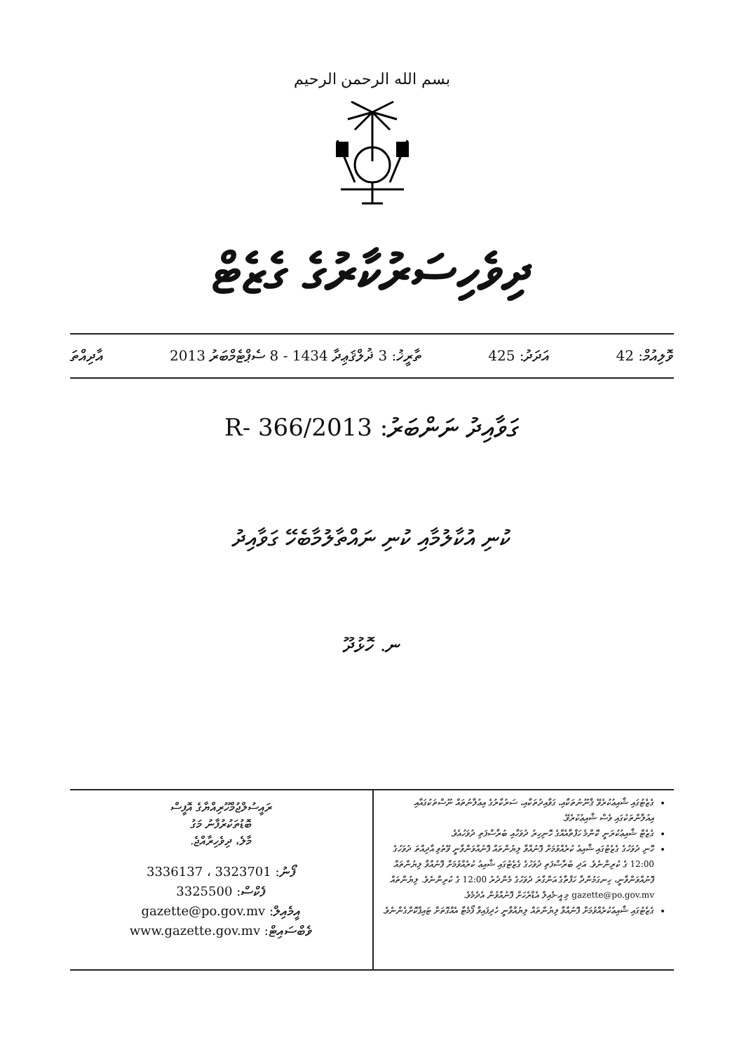بسم الله الرحمن الرحيم
ދިވެހިސަރުކާރުގެ ގެޒެޓް
ވޮލިއުމް: 42 އަދަދު: 425 ތާރީޚު: 3 ޛުލްޤަޢިދާ 1434 - 8 ސެޕްޓެމްބަރު 2013 އާދިއްތަ
ގަވާއިދު ނަންބަރު: 2013/R- 366
ކުނި އުކާލުމާއި ކުނި ނައްތާލުމާބެހޭ ގަވާއިދު
ނ. ހޮޅުދޫ
ގެޒެޓުގައި ޝާއިޢުކުރެވޭ ޤާނޫނުތަކާއި، ގަވާއިދުތަކާއި، ސަރުކާރުގެ އިޢުލާނުތައް ނޫސްތަކުގައާއި އިއުލާންތަކުގައި ވެސް ޝާއިޢުކުރެވޭ.
ގެޒެޓް ޝާއިޢުކުރަނީ ކޮންމެ ހަފްތާއެއްގެ ހޮނިހިރު ދުވަހާއި ބުރާސްފަތި ދުވަހުއެވެ.
ހޮނި ދުވަހުގެ ގެޒެޓުގައި ޝާއިޢު ކުރެއްވުމަށް ފޮނުއްވާ ލިޔުންތައް ފޮނުއްވަންވާނީ ވޭތުވި އާދިއްތަ ދުވަހުގެ 12:00 ގެ ކުރިންނެވެ. އަދި ބުރާސްފަތި ދުވަހުގެ ގެޒެޓުގައި ޝާއިޢު ކުރެއްވުމަށް ފޮނުއްވާ ލިޔުންތައް ފޮނުއްވަންވާނީ، ހިނގަމުންދާ ހަފްތާގެ އަންގާރަ ދުވަހުގެ މެންދުރު 12:00 ގެ ކުރިންނެވެ. ލިޔުންތައް gazette@po.gov.mv މި އީ-މެއިލް އެޑްރެހަށް ފޮނުއްވުން އެދެމެވެ.
ގެޒެޓުގައި ޝާއިޢުކުރެއްވުމަށް ފޮނުއްވާ ލިޔުންތައް ލިޔުއްވާނީ ހެދިފައިވާ ފޯމެޓާ އެއްގޮތަށް ޓައިޕްކޮށްގެންނެވެ.
ރައީސުލްޖުމްހޫރިއްޔާގެ އޮފީސް
ބޮޑުތަކުރުފާނު މަގު
މާލެ، ދިވެހިރާއްޖެ.
ފޯނު: 3323701 ، 3336137
ފެކްސް: 3325500
އީމެއިލް: gazette@po.gov.mv
ވެބްސައިޓް: www.gazette.gov.mv